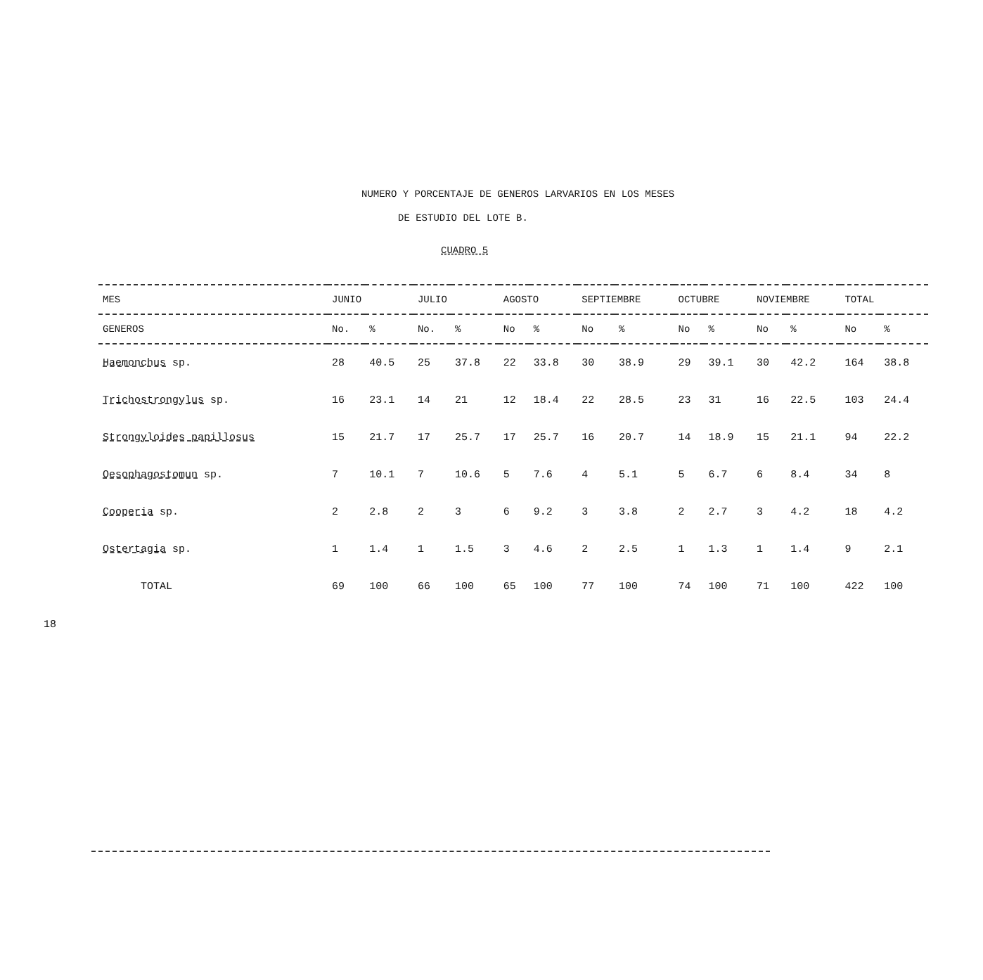18
NUMERO Y PORCENTAJE DE GENEROS LARVARIOS EN LOS MESES
DE ESTUDIO DEL LOTE B.
CUADRO 5
| MES | JUNIO | | JULIO | | AGOSTO | | SEPTIEMBRE | | OCTUBRE | | NOVIEMBRE | | TOTAL | |
| --- | --- | --- | --- | --- | --- | --- | --- | --- | --- | --- | --- | --- | --- | --- |
| GENEROS | No. | % | No. | % | No | % | No | % | No | % | No | % | No | % |
| Haemonchus sp. | 28 | 40.5 | 25 | 37.8 | 22 | 33.8 | 30 | 38.9 | 29 | 39.1 | 30 | 42.2 | 164 | 38.8 |
| Trichostrongylus sp. | 16 | 23.1 | 14 | 21 | 12 | 18.4 | 22 | 28.5 | 23 | 31 | 16 | 22.5 | 103 | 24.4 |
| Strongyloides papillosus | 15 | 21.7 | 17 | 25.7 | 17 | 25.7 | 16 | 20.7 | 14 | 18.9 | 15 | 21.1 | 94 | 22.2 |
| Oesophagostomun sp. | 7 | 10.1 | 7 | 10.6 | 5 | 7.6 | 4 | 5.1 | 5 | 6.7 | 6 | 8.4 | 34 | 8 |
| Cooperia sp. | 2 | 2.8 | 2 | 3 | 6 | 9.2 | 3 | 3.8 | 2 | 2.7 | 3 | 4.2 | 18 | 4.2 |
| Ostertagia sp. | 1 | 1.4 | 1 | 1.5 | 3 | 4.6 | 2 | 2.5 | 1 | 1.3 | 1 | 1.4 | 9 | 2.1 |
| TOTAL | 69 | 100 | 66 | 100 | 65 | 100 | 77 | 100 | 74 | 100 | 71 | 100 | 422 | 100 |